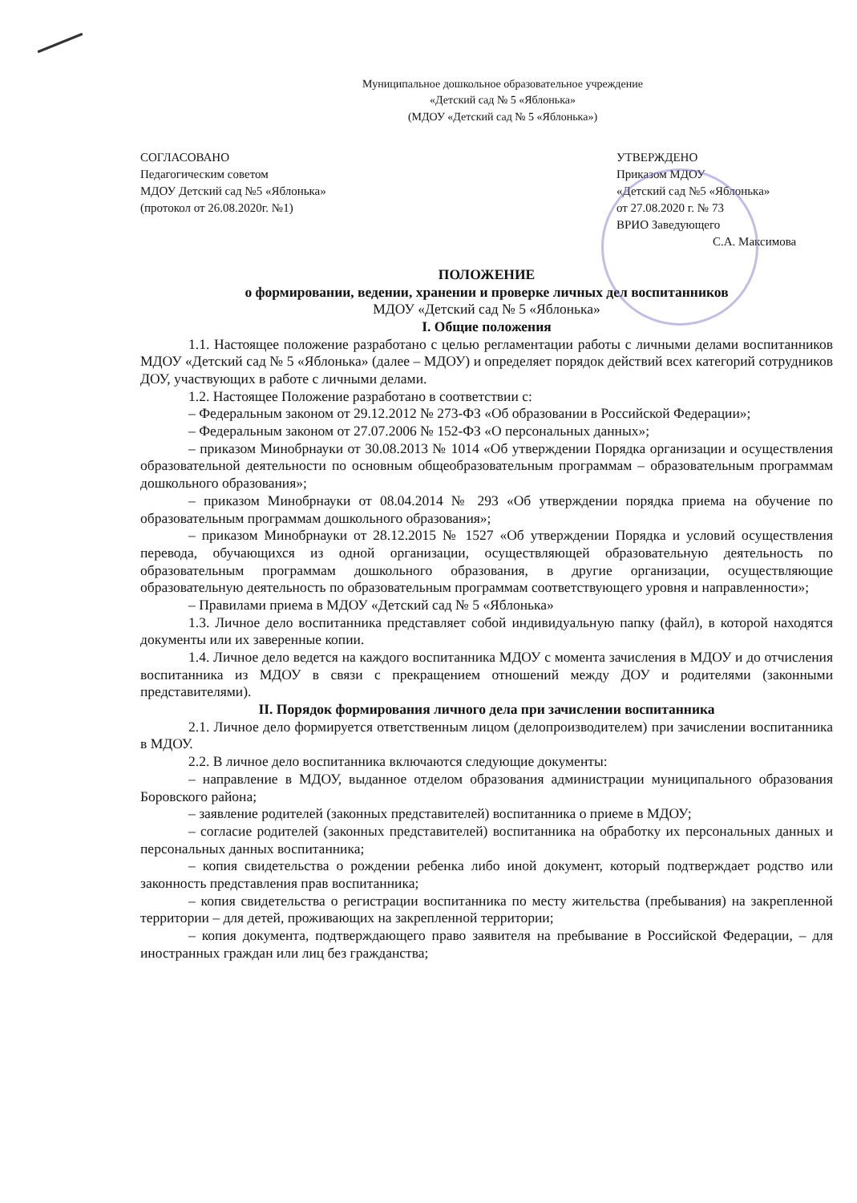Муниципальное дошкольное образовательное учреждение
«Детский сад № 5 «Яблонька»
(МДОУ «Детский сад № 5 «Яблонька»)
СОГЛАСОВАНО
Педагогическим советом
МДОУ Детский сад №5 «Яблонька»
(протокол от 26.08.2020г. №1)
УТВЕРЖДЕНО
Приказом МДОУ
«Детский сад №5 «Яблонька»
от 27.08.2020 г. № 73
ВРИО Заведующего
С.А. Максимова
ПОЛОЖЕНИЕ
о формировании, ведении, хранении и проверке личных дел воспитанников
МДОУ «Детский сад № 5 «Яблонька»
I. Общие положения
1.1. Настоящее положение разработано с целью регламентации работы с личными делами воспитанников МДОУ «Детский сад № 5 «Яблонька» (далее – МДОУ) и определяет порядок действий всех категорий сотрудников ДОУ, участвующих в работе с личными делами.
1.2. Настоящее Положение разработано в соответствии с:
– Федеральным законом от 29.12.2012 № 273-ФЗ «Об образовании в Российской Федерации»;
– Федеральным законом от 27.07.2006 № 152-ФЗ «О персональных данных»;
– приказом Минобрнауки от 30.08.2013 № 1014 «Об утверждении Порядка организации и осуществления образовательной деятельности по основным общеобразовательным программам – образовательным программам дошкольного образования»;
– приказом Минобрнауки от 08.04.2014 № 293 «Об утверждении порядка приема на обучение по образовательным программам дошкольного образования»;
– приказом Минобрнауки от 28.12.2015 № 1527 «Об утверждении Порядка и условий осуществления перевода, обучающихся из одной организации, осуществляющей образовательную деятельность по образовательным программам дошкольного образования, в другие организации, осуществляющие образовательную деятельность по образовательным программам соответствующего уровня и направленности»;
– Правилами приема в МДОУ «Детский сад № 5 «Яблонька»
1.3. Личное дело воспитанника представляет собой индивидуальную папку (файл), в которой находятся документы или их заверенные копии.
1.4. Личное дело ведется на каждого воспитанника МДОУ с момента зачисления в МДОУ и до отчисления воспитанника из МДОУ в связи с прекращением отношений между ДОУ и родителями (законными представителями).
II. Порядок формирования личного дела при зачислении воспитанника
2.1. Личное дело формируется ответственным лицом (делопроизводителем) при зачислении воспитанника в МДОУ.
2.2. В личное дело воспитанника включаются следующие документы:
– направление в МДОУ, выданное отделом образования администрации муниципального образования Боровского района;
– заявление родителей (законных представителей) воспитанника о приеме в МДОУ;
– согласие родителей (законных представителей) воспитанника на обработку их персональных данных и персональных данных воспитанника;
– копия свидетельства о рождении ребенка либо иной документ, который подтверждает родство или законность представления прав воспитанника;
– копия свидетельства о регистрации воспитанника по месту жительства (пребывания) на закрепленной территории – для детей, проживающих на закрепленной территории;
– копия документа, подтверждающего право заявителя на пребывание в Российской Федерации, – для иностранных граждан или лиц без гражданства;